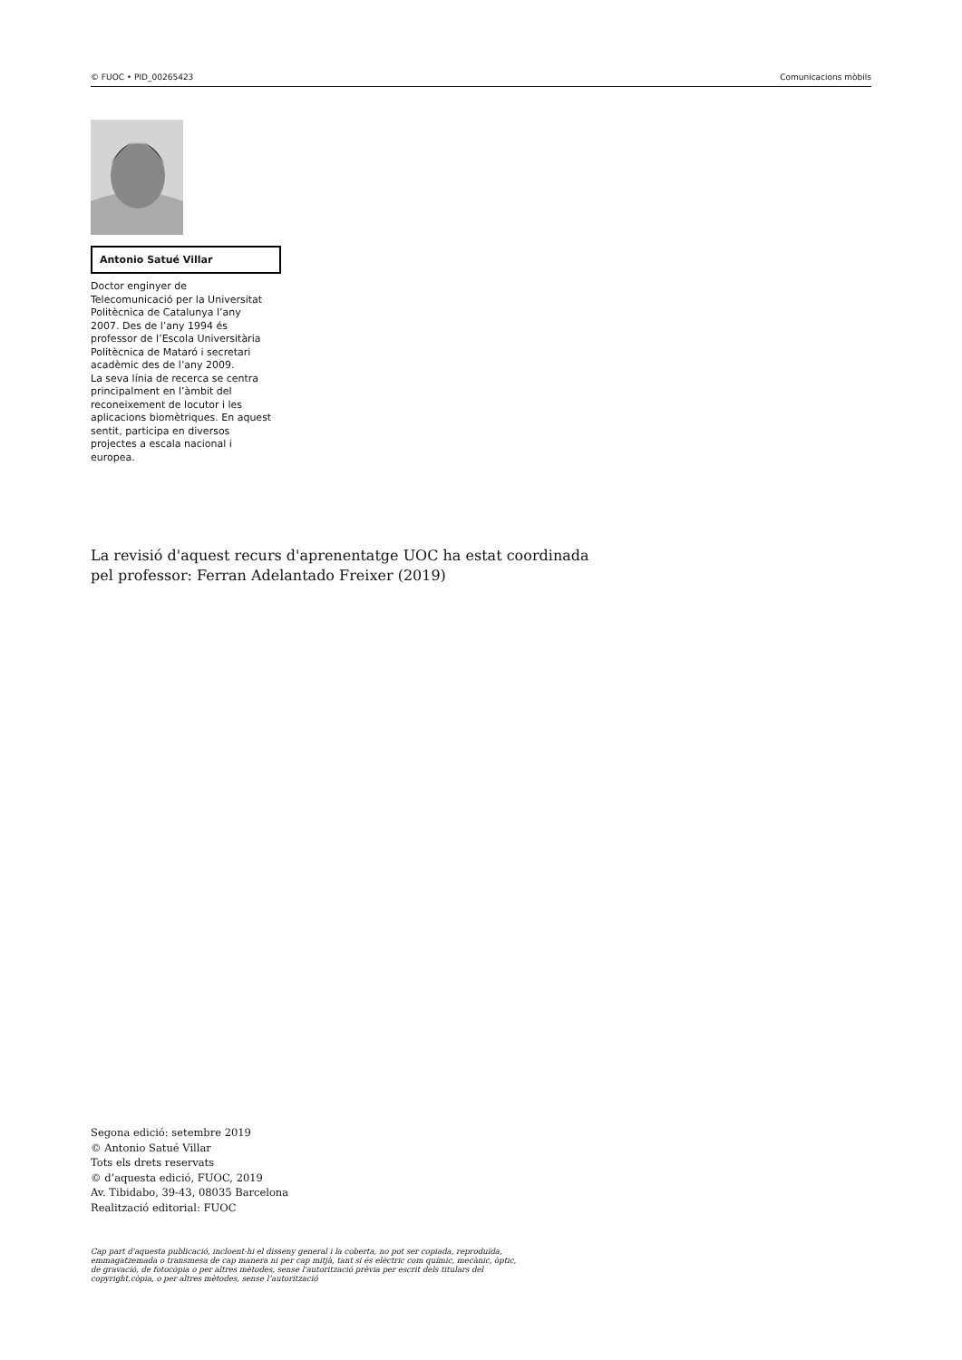© FUOC • PID_00265423 Comunicacions mòbils
Antonio Satué Villar
Doctor enginyer de Telecomunicació per la Universitat Politècnica de Catalunya l’any 2007. Des de l’any 1994 és professor de l’Escola Universitària Politècnica de Mataró i secretari acadèmic des de l’any 2009.
La seva línia de recerca se centra principalment en l’àmbit del reconeixement de locutor i les aplicacions biomètriques. En aquest sentit, participa en diversos projectes a escala nacional i europea.
La revisió d'aquest recurs d'aprenentatge UOC ha estat coordinada
pel professor: Ferran Adelantado Freixer (2019)
Segona edició: setembre 2019
© Antonio Satué Villar
Tots els drets reservats
© d’aquesta edició, FUOC, 2019
Av. Tibidabo, 39-43, 08035 Barcelona
Realització editorial: FUOC
Cap part d'aquesta publicació, incloent-hi el disseny general i la coberta, no pot ser copiada, reproduïda, emmagatzemada o transmesa de cap manera ni per cap mitjà, tant si és elèctric com químic, mecànic, òptic, de gravació, de fotocòpia o per altres mètodes, sense l'autorització prèvia per escrit dels titulars del copyright.còpia, o per altres mètodes, sense l’autorització